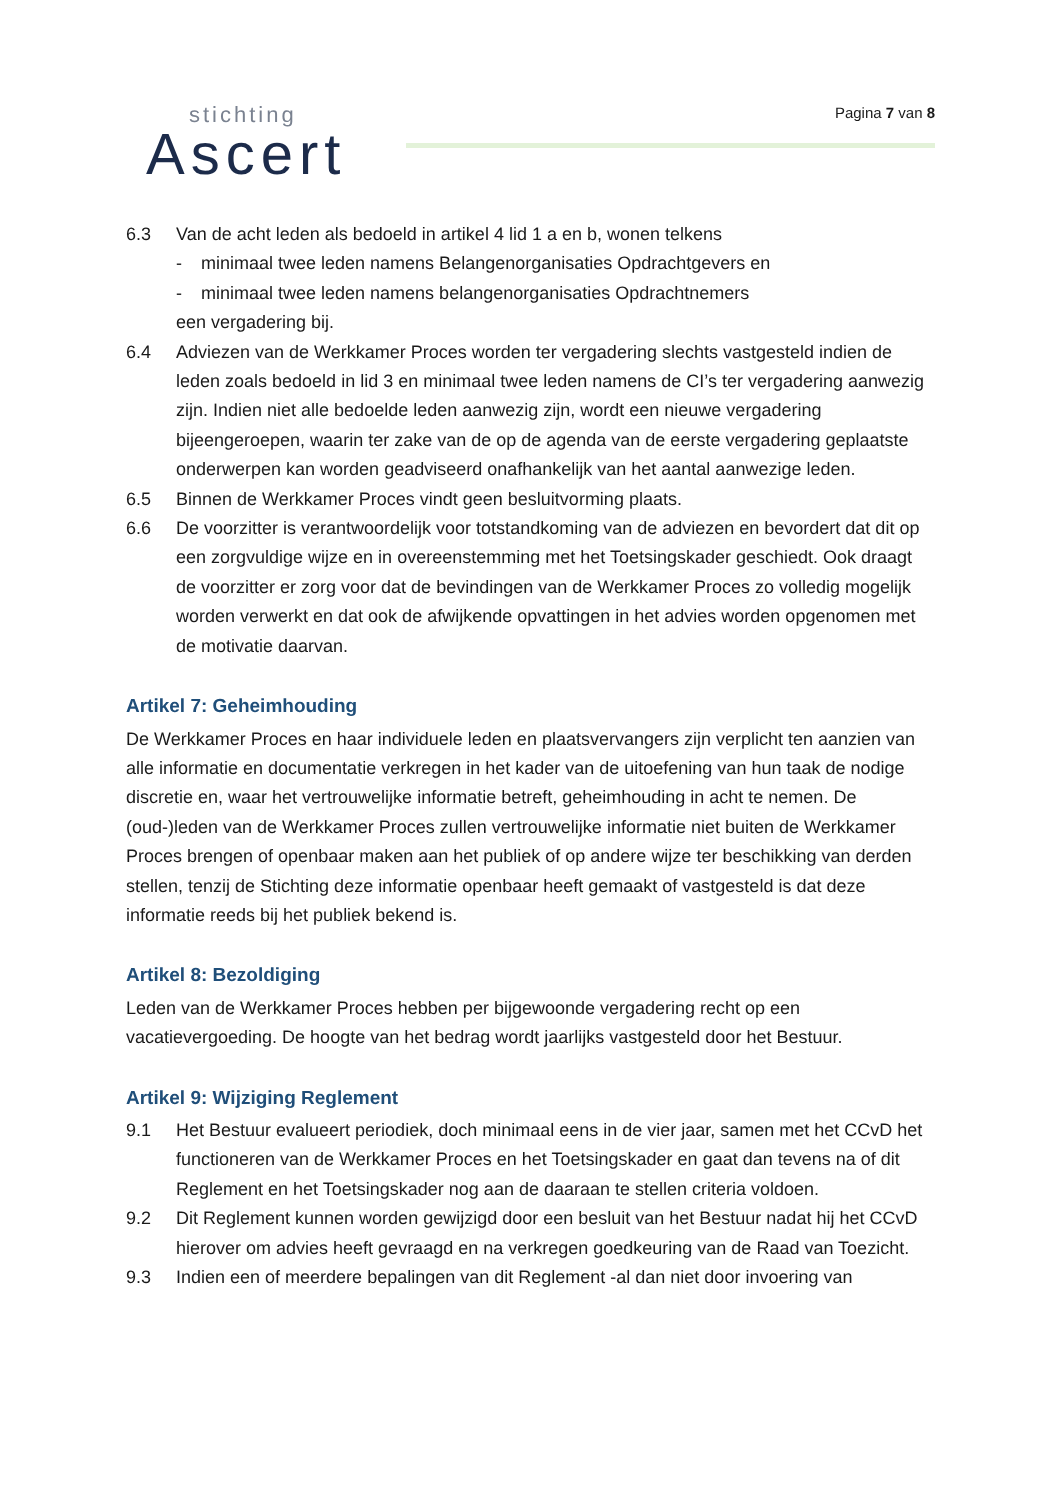Pagina 7 van 8
stichting
Ascert
6.3 Van de acht leden als bedoeld in artikel 4 lid 1 a en b, wonen telkens
- minimaal twee leden namens Belangenorganisaties Opdrachtgevers en
- minimaal twee leden namens belangenorganisaties Opdrachtnemers
een vergadering bij.
6.4 Adviezen van de Werkkamer Proces worden ter vergadering slechts vastgesteld indien de leden zoals bedoeld in lid 3 en minimaal twee leden namens de CI’s ter vergadering aanwezig zijn. Indien niet alle bedoelde leden aanwezig zijn, wordt een nieuwe vergadering bijeengeroepen, waarin ter zake van de op de agenda van de eerste vergadering geplaatste onderwerpen kan worden geadviseerd onafhankelijk van het aantal aanwezige leden.
6.5 Binnen de Werkkamer Proces vindt geen besluitvorming plaats.
6.6 De voorzitter is verantwoordelijk voor totstandkoming van de adviezen en bevordert dat dit op een zorgvuldige wijze en in overeenstemming met het Toetsingskader geschiedt. Ook draagt de voorzitter er zorg voor dat de bevindingen van de Werkkamer Proces zo volledig mogelijk worden verwerkt en dat ook de afwijkende opvattingen in het advies worden opgenomen met de motivatie daarvan.
Artikel 7: Geheimhouding
De Werkkamer Proces en haar individuele leden en plaatsvervangers zijn verplicht ten aanzien van alle informatie en documentatie verkregen in het kader van de uitoefening van hun taak de nodige discretie en, waar het vertrouwelijke informatie betreft, geheimhouding in acht te nemen. De (oud-)leden van de Werkkamer Proces zullen vertrouwelijke informatie niet buiten de Werkkamer Proces brengen of openbaar maken aan het publiek of op andere wijze ter beschikking van derden stellen, tenzij de Stichting deze informatie openbaar heeft gemaakt of vastgesteld is dat deze informatie reeds bij het publiek bekend is.
Artikel 8: Bezoldiging
Leden van de Werkkamer Proces hebben per bijgewoonde vergadering recht op een vacatievergoeding. De hoogte van het bedrag wordt jaarlijks vastgesteld door het Bestuur.
Artikel 9: Wijziging Reglement
9.1 Het Bestuur evalueert periodiek, doch minimaal eens in de vier jaar, samen met het CCvD het functioneren van de Werkkamer Proces en het Toetsingskader en gaat dan tevens na of dit Reglement en het Toetsingskader nog aan de daaraan te stellen criteria voldoen.
9.2 Dit Reglement kunnen worden gewijzigd door een besluit van het Bestuur nadat hij het CCvD hierover om advies heeft gevraagd en na verkregen goedkeuring van de Raad van Toezicht.
9.3 Indien een of meerdere bepalingen van dit Reglement -al dan niet door invoering van